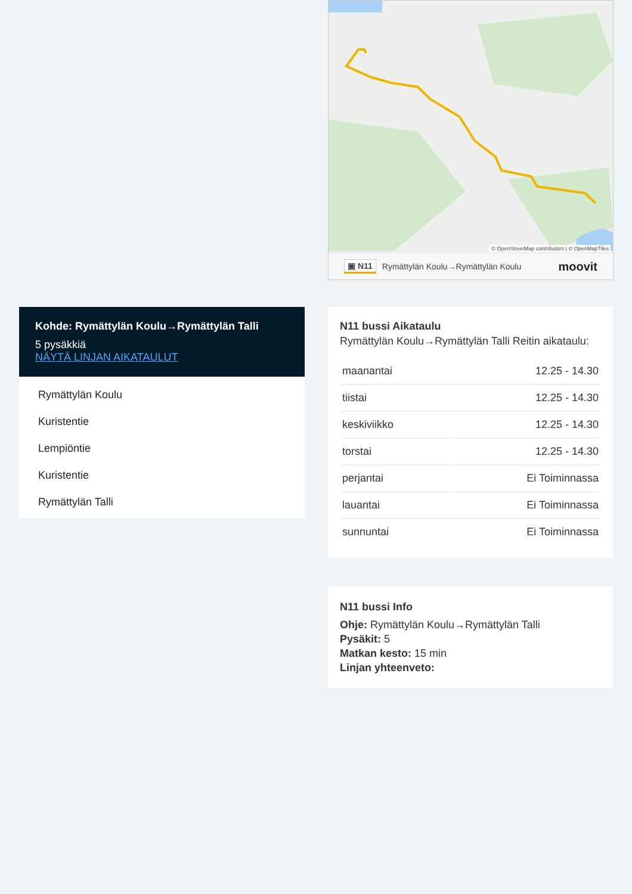© OpenStreetMap contributors | © OpenMapTiles
▣ N11 Rymättylän Koulu→Rymättylän Koulu moovit
Kohde: Rymättylän Koulu→Rymättylän Talli
5 pysäkkiä
NÄYTÄ LINJAN AIKATAULUT
Rymättylän Koulu
Kuristentie
Lempiöntie
Kuristentie
Rymättylän Talli
N11 bussi Aikataulu
Rymättylän Koulu→Rymättylän Talli Reitin aikataulu:
| maanantai | 12.25 - 14.30 |
| tiistai | 12.25 - 14.30 |
| keskiviikko | 12.25 - 14.30 |
| torstai | 12.25 - 14.30 |
| perjantai | Ei Toiminnassa |
| lauantai | Ei Toiminnassa |
| sunnuntai | Ei Toiminnassa |
N11 bussi Info
Ohje: Rymättylän Koulu→Rymättylän Talli
Pysäkit: 5
Matkan kesto: 15 min
Linjan yhteenveto: